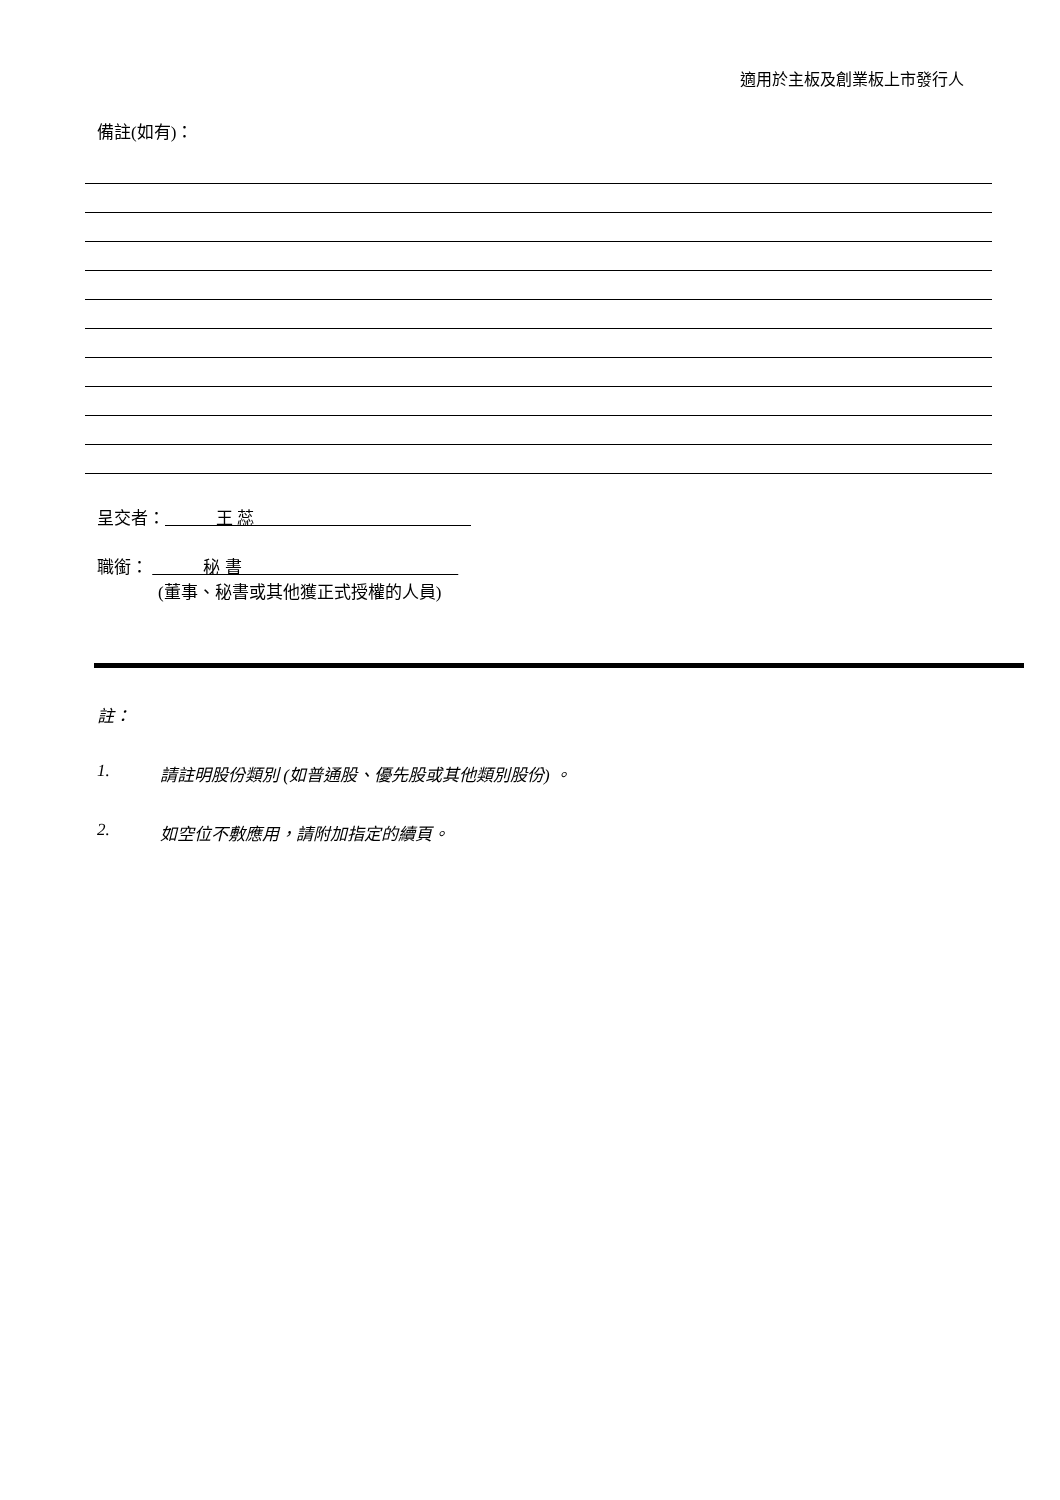適用於主板及創業板上市發行人
備註(如有)：
呈交者： 王 蕊
職銜： 秘 書
(董事、秘書或其他獲正式授權的人員)
註：
1. 請註明股份類別 (如普通股、優先股或其他類別股份) 。
2. 如空位不敷應用，請附加指定的續頁。